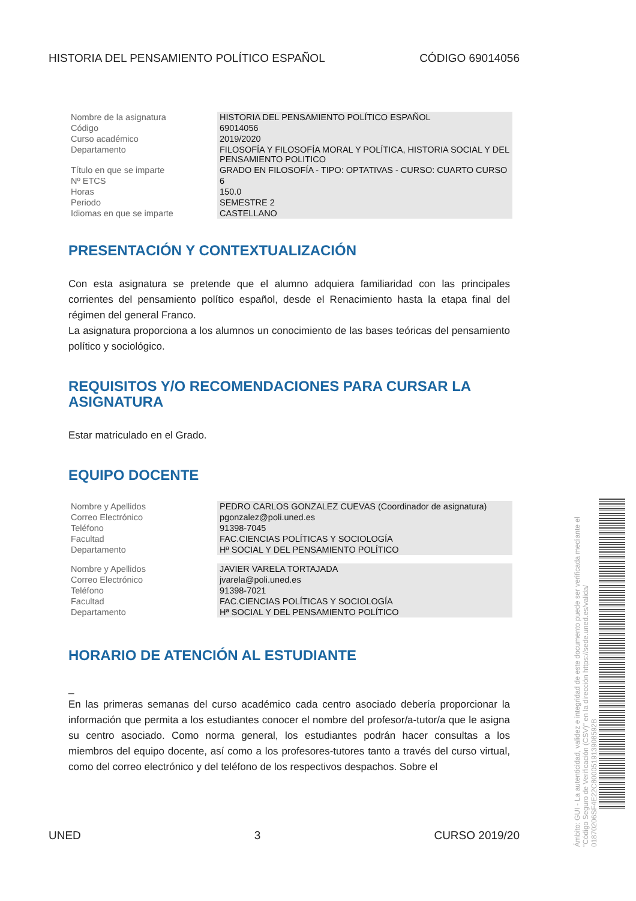HISTORIA DEL PENSAMIENTO POLÍTICO ESPAÑOL CÓDIGO 69014056
| Nombre de la asignatura | HISTORIA DEL PENSAMIENTO POLÍTICO ESPAÑOL |
| Código | 69014056 |
| Curso académico | 2019/2020 |
| Departamento | FILOSOFÍA Y FILOSOFÍA MORAL Y POLÍTICA, HISTORIA SOCIAL Y DEL PENSAMIENTO POLITICO |
| Título en que se imparte | GRADO EN FILOSOFÍA - TIPO: OPTATIVAS - CURSO: CUARTO CURSO |
| Nº ETCS | 6 |
| Horas | 150.0 |
| Periodo | SEMESTRE 2 |
| Idiomas en que se imparte | CASTELLANO |
PRESENTACIÓN Y CONTEXTUALIZACIÓN
Con esta asignatura se pretende que el alumno adquiera familiaridad con las principales corrientes del pensamiento político español, desde el Renacimiento hasta la etapa final del régimen del general Franco.
La asignatura proporciona a los alumnos un conocimiento de las bases teóricas del pensamiento político y sociológico.
REQUISITOS Y/O RECOMENDACIONES PARA CURSAR LA ASIGNATURA
Estar matriculado en el Grado.
EQUIPO DOCENTE
| Nombre y Apellidos | PEDRO CARLOS GONZALEZ CUEVAS (Coordinador de asignatura) |
| Correo Electrónico | pgonzalez@poli.uned.es |
| Teléfono | 91398-7045 |
| Facultad | FAC.CIENCIAS POLÍTICAS Y SOCIOLOGÍA |
| Departamento | Hª SOCIAL Y DEL PENSAMIENTO POLÍTICO |
| Nombre y Apellidos | JAVIER VARELA TORTAJADA |
| Correo Electrónico | jvarela@poli.uned.es |
| Teléfono | 91398-7021 |
| Facultad | FAC.CIENCIAS POLÍTICAS Y SOCIOLOGÍA |
| Departamento | Hª SOCIAL Y DEL PENSAMIENTO POLÍTICO |
HORARIO DE ATENCIÓN AL ESTUDIANTE
_
En las primeras semanas del curso académico cada centro asociado debería proporcionar la información que permita a los estudiantes conocer el nombre del profesor/a-tutor/a que le asigna su centro asociado. Como norma general, los estudiantes podrán hacer consultas a los miembros del equipo docente, así como a los profesores-tutores tanto a través del curso virtual, como del correo electrónico y del teléfono de los respectivos despachos. Sobre el
UNED 3 CURSO 2019/20
Ámbito: GUI - La autenticidad, validez e integridad de este documento puede ser verificada mediante el "Código Seguro de Verificación (CSV)" en la dirección https://sede.uned.es/valida/ 01870206SF4E22C800051913908592B